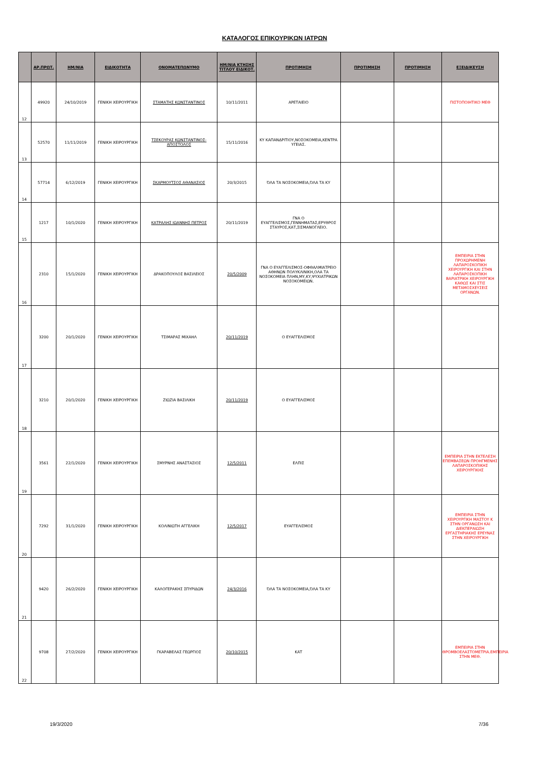ΚΑΤΑΛΟΓΟΣ ΕΠΙΚΟΥΡΙΚΩΝ ΙΑΤΡΩΝ
| | ΑΡ.ΠΡΩΤ. | ΗΜ/ΝΙΑ | ΕΙΔΙΚΟΤΗΤΑ | ΟΝΟΜΑΤΕΠΩΝΥΜΟ | ΗΜ/ΝΙΑ ΚΤΗΣΗΣ ΤΙΤΛΟΥ ΕΙΔΙΚΟΤ. | ΠΡΟΤΙΜΗΣΗ | ΠΡΟΤΙΜΗΣΗ | ΠΡΟΤΙΜΗΣΗ | ΕΞΕΙΔΙΚΕΥΣΗ |
| --- | --- | --- | --- | --- | --- | --- | --- | --- | --- |
| 12 | 49920 | 24/10/2019 | ΓΕΝΙΚΗ ΧΕΙΡΟΥΡΓΙΚΗ | ΣΤΑΜΑΤΗΣ ΚΩΝΣΤΑΝΤΙΝΟΣ | 10/11/2011 | ΑΡΕΤΑΙΕΙΟ | | | ΠΙΣΤΟΠΟΙΗΤΙΚΟ ΜΕΘ |
| 13 | 52570 | 11/11/2019 | ΓΕΝΙΚΗ ΧΕΙΡΟΥΡΓΙΚΗ | ΤΣΕΚΟΥΡΑΣ ΚΩΝΣΤΑΝΤΙΝΟΣ-ΑΠΟΣΤΟΛΟΣ | 15/11/2016 | ΚΥ ΚΑΠΑΝΔΡΙΤΙΟΥ,ΝΟΣΟΚΟΜΕΙΑ,ΚΕΝΤΡΑ ΥΓΕΙΑΣ. | | | |
| 14 | 57714 | 6/12/2019 | ΓΕΝΙΚΗ ΧΕΙΡΟΥΡΓΙΚΗ | ΣΚΑΡΜΟΥΤΣΟΣ ΑΘΑΝΑΣΙΟΣ | 20/3/2015 | ΌΛΑ ΤΑ ΝΟΣΟΚΟΜΕΙΑ,ΌΛΑ ΤΑ ΚΥ | | | |
| 15 | 1217 | 10/1/2020 | ΓΕΝΙΚΗ ΧΕΙΡΟΥΡΓΙΚΗ | ΚΑΤΡΑΛΗΣ ΙΩΑΝΝΗΣ ΠΕΤΡΟΣ | 20/11/2019 | ΓΝΑ Ο ΕΥΑΓΓΕΛΙΣΜΟΣ,ΓΕΝΝΗΜΑΤΑΣ,ΕΡΥΘΡΟΣ ΣΤΑΥΡΟΣ,ΚΑΤ,ΣΙΣΜΑΝΟΓΛΕΙΟ. | | | |
| 16 | 2310 | 15/1/2020 | ΓΕΝΙΚΗ ΧΕΙΡΟΥΡΓΙΚΗ | ΔΡΑΚΟΠΟΥΛΟΣ ΒΑΣΙΛΕΙΟΣ | 20/5/2009 | ΓΝΑ Ο ΕΥΑΓΓΕΛΙΣΜΟΣ-ΟΦΘΑΛΜΙΑΤΡΕΙΟ ΑΘΗΝΩΝ ΠΟΛΥΚΛΙΝΙΚΗ,ΟΛΑ ΤΑ ΝΟΣΟΚΟΜΕΙΑ ΠΛΗΝ,ΜΥ,ΚΥ,ΨΥΧΙΑΤΡΙΚΩΝ ΝΟΣΟΚΟΜΕΙΩΝ. | | | ΕΜΠΕΙΡΙΑ ΣΤΗΝ ΠΡΟΧΩΡΗΜΕΝΗ ΛΑΠΑΡΟΣΚΟΠΙΚΗ ΧΕΙΡΟΥΡΓΙΚΗ ΚΑΙ ΣΤΗΝ ΛΑΠΑΡΟΣΚΟΠΙΚΗ ΒΑΡΙΑΤΡΙΚΗ ΧΕΙΡΟΥΡΓΙΚΗ ΚΑΘΩΣ ΚΑΙ ΣΤΙΣ ΜΕΤΑΜΟΣΧΕΥΣΕΙΣ ΟΡΓΑΝΩΝ. |
| 17 | 3200 | 20/1/2020 | ΓΕΝΙΚΗ ΧΕΙΡΟΥΡΓΙΚΗ | ΤΣΙΜΑΡΑΣ ΜΙΧΑΗΛ | 20/11/2019 | Ο ΕΥΑΓΓΕΛΙΣΜΟΣ | | | |
| 18 | 3210 | 20/1/2020 | ΓΕΝΙΚΗ ΧΕΙΡΟΥΡΓΙΚΗ | ΖΙΩΖΙΑ ΒΑΣΙΛΙΚΗ | 20/11/2019 | Ο ΕΥΑΓΓΕΛΙΣΜΟΣ | | | |
| 19 | 3561 | 22/1/2020 | ΓΕΝΙΚΗ ΧΕΙΡΟΥΡΓΙΚΗ | ΣΜΥΡΝΗΣ ΑΝΑΣΤΑΣΙΟΣ | 12/5/2011 | ΕΛΠΙΣ | | | ΕΜΠΕΙΡΙΑ ΣΤΗΝ ΕΚΤΕΛΕΣΗ ΕΠΕΜΒΑΣΕΩΝ ΠΡΟΗΓΜΕΝΗΣ ΛΑΠΑΡΟΣΚΟΠΙΚΗΣ ΧΕΙΡΟΥΡΓΙΚΗΣ |
| 20 | 7292 | 31/1/2020 | ΓΕΝΙΚΗ ΧΕΙΡΟΥΡΓΙΚΗ | ΚΟΛΙΝΙΩΤΗ ΑΓΓΕΛΙΚΗ | 12/5/2017 | ΕΥΑΓΓΕΛΙΣΜΟΣ | | | ΕΜΠΕΙΡΙΑ ΣΤΗΝ ΧΕΙΡΟΥΡΓΙΚΗ ΜΑΣΤΟΥ Κ ΣΤΗΝ ΟΡΓΑΝΩΣΗ ΚΑΙ ΔΙΕΚΠΕΡΑΙΩΣΗ ΕΡΓΑΣΤΗΡΙΑΚΗΣ ΕΡΕΥΝΑΣ ΣΤΗΝ ΧΕΙΡΟΥΡΓΙΚΗ |
| 21 | 9420 | 26/2/2020 | ΓΕΝΙΚΗ ΧΕΙΡΟΥΡΓΙΚΗ | ΚΑΛΟΓΕΡΑΚΗΣ ΣΠΥΡΙΔΩΝ | 24/3/2016 | ΌΛΑ ΤΑ ΝΟΣΟΚΟΜΕΙΑ,ΌΛΑ ΤΑ ΚΥ | | | |
| 22 | 9708 | 27/2/2020 | ΓΕΝΙΚΗ ΧΕΙΡΟΥΡΓΙΚΗ | ΓΚΑΡΑΒΕΛΑΣ ΓΕΩΡΓΙΟΣ | 20/10/2015 | ΚΑΤ | | | ΕΜΠΕΙΡΙΑ ΣΤΗΝ ΘΡΟΜΒΟΕΛΑΣΤΟΜΕΤΡΙΑ.ΕΜΠΕΙΡΙΑ ΣΤΗΝ ΜΕΘ. |
19/3/2020 7/36